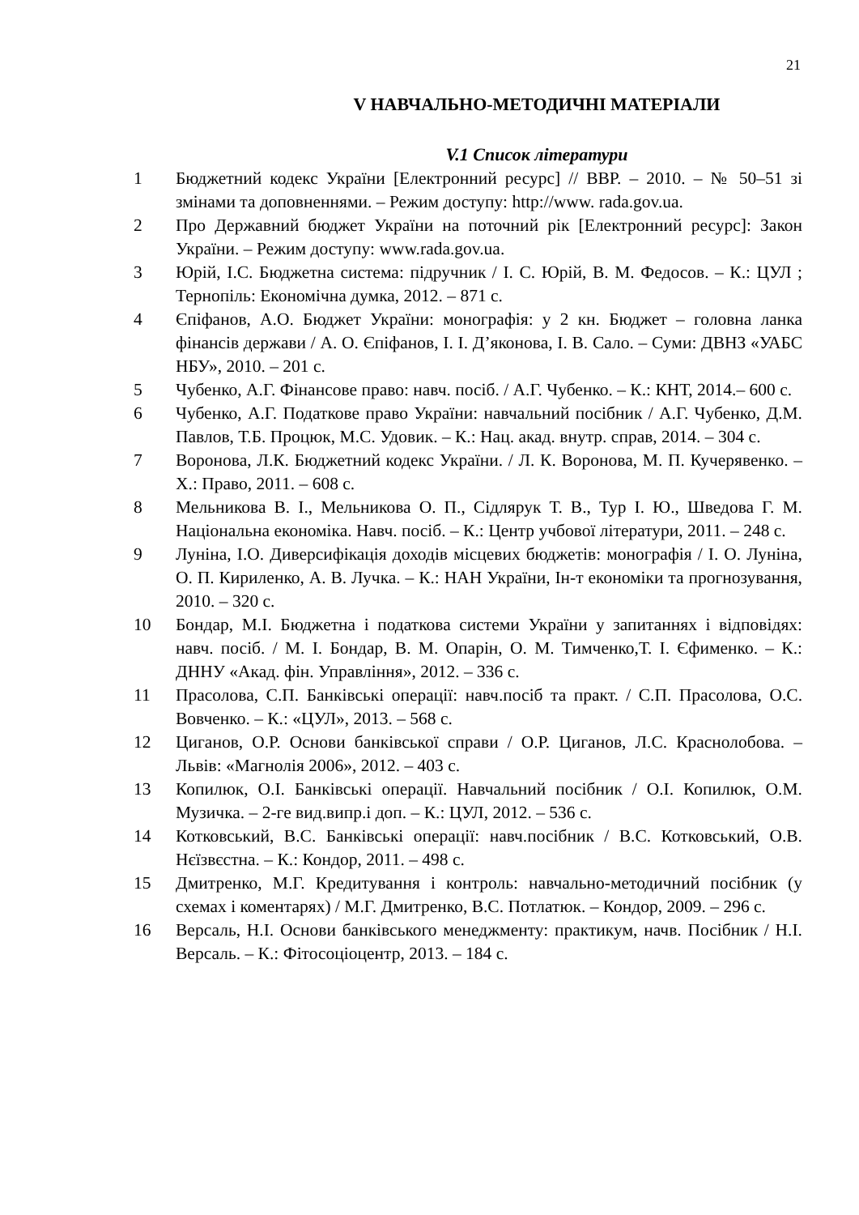21
V НАВЧАЛЬНО-МЕТОДИЧНІ МАТЕРІАЛИ
V.1 Список літератури
1 Бюджетний кодекс України [Електронний ресурс] // ВВР. – 2010. – № 50–51 зі змінами та доповненнями. – Режим доступу: http://www. rada.gov.ua.
2 Про Державний бюджет України на поточний рік [Електронний ресурс]: Закон України. – Режим доступу: www.rada.gov.ua.
3 Юрій, І.С. Бюджетна система: підручник / І. С. Юрій, В. М. Федосов. – К.: ЦУЛ ; Тернопіль: Економічна думка, 2012. – 871 с.
4 Єпіфанов, А.О. Бюджет України: монографія: у 2 кн. Бюджет – головна ланка фінансів держави / А. О. Єпіфанов, І. І. Д’яконова, І. В. Сало. – Суми: ДВНЗ «УАБС НБУ», 2010. – 201 с.
5 Чубенко, А.Г. Фінансове право: навч. посіб. / А.Г. Чубенко. – К.: КНТ, 2014.– 600 с.
6 Чубенко, А.Г. Податкове право України: навчальний посібник / А.Г. Чубенко, Д.М. Павлов, Т.Б. Процюк, М.С. Удовик. – К.: Нац. акад. внутр. справ, 2014. – 304 с.
7 Воронова, Л.К. Бюджетний кодекс України. / Л. К. Воронова, М. П. Кучерявенко. – Х.: Право, 2011. – 608 с.
8 Мельникова В. І., Мельникова О. П., Сідлярук Т. В., Тур І. Ю., Шведова Г. М. Національна економіка. Навч. посіб. – К.: Центр учбової літератури, 2011. – 248 с.
9 Луніна, І.О. Диверсифікація доходів місцевих бюджетів: монографія / І. О. Луніна, О. П. Кириленко, А. В. Лучка. – К.: НАН України, Ін-т економіки та прогнозування, 2010. – 320 с.
10 Бондар, М.І. Бюджетна і податкова системи України у запитаннях і відповідях: навч. посіб. / М. І. Бондар, В. М. Опарін, О. М. Тимченко,Т. І. Єфименко. – К.: ДННУ «Акад. фін. Управління», 2012. – 336 с.
11 Прасолова, С.П. Банківські операції: навч.посіб та практ. / С.П. Прасолова, О.С. Вовченко. – К.: «ЦУЛ», 2013. – 568 с.
12 Циганов, О.Р. Основи банківської справи / О.Р. Циганов, Л.С. Краснолобова. – Львів: «Магнолія 2006», 2012. – 403 с.
13 Копилюк, О.І. Банківські операції. Навчальний посібник / О.І. Копилюк, О.М. Музичка. – 2-ге вид.випр.і доп. – К.: ЦУЛ, 2012. – 536 с.
14 Котковський, В.С. Банківські операції: навч.посібник / В.С. Котковський, О.В. Нєїзвєстна. – К.: Кондор, 2011. – 498 с.
15 Дмитренко, М.Г. Кредитування і контроль: навчально-методичний посібник (у схемах і коментарях) / М.Г. Дмитренко, В.С. Потлатюк. – Кондор, 2009. – 296 с.
16 Версаль, Н.І. Основи банківського менеджменту: практикум, начв. Посібник / Н.І. Версаль. – К.: Фітосоціоцентр, 2013. – 184 с.